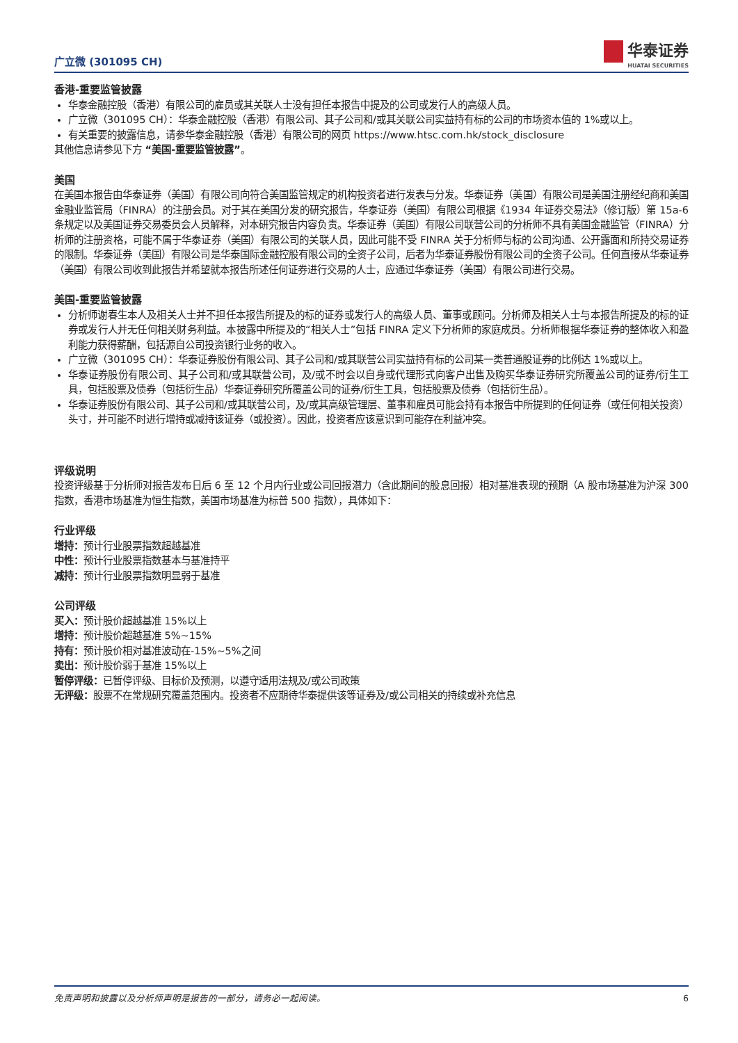广立微 (301095 CH)
华泰证券
HUATAI SECURITIES
香港-重要监管披露
华泰金融控股（香港）有限公司的雇员或其关联人士没有担任本报告中提及的公司或发行人的高级人员。
广立微（301095 CH）：华泰金融控股（香港）有限公司、其子公司和/或其关联公司实益持有标的公司的市场资本值的 1%或以上。
有关重要的披露信息，请参华泰金融控股（香港）有限公司的网页 https://www.htsc.com.hk/stock_disclosure
其他信息请参见下方 “美国-重要监管披露”。
美国
在美国本报告由华泰证券（美国）有限公司向符合美国监管规定的机构投资者进行发表与分发。华泰证券（美国）有限公司是美国注册经纪商和美国金融业监管局（FINRA）的注册会员。对于其在美国分发的研究报告，华泰证券（美国）有限公司根据《1934 年证券交易法》（修订版）第 15a-6 条规定以及美国证券交易委员会人员解释，对本研究报告内容负责。华泰证券（美国）有限公司联营公司的分析师不具有美国金融监管（FINRA）分析师的注册资格，可能不属于华泰证券（美国）有限公司的关联人员，因此可能不受 FINRA 关于分析师与标的公司沟通、公开露面和所持交易证券的限制。华泰证券（美国）有限公司是华泰国际金融控股有限公司的全资子公司，后者为华泰证券股份有限公司的全资子公司。任何直接从华泰证券（美国）有限公司收到此报告并希望就本报告所述任何证券进行交易的人士，应通过华泰证券（美国）有限公司进行交易。
美国-重要监管披露
分析师谢春生本人及相关人士并不担任本报告所提及的标的证券或发行人的高级人员、董事或顾问。分析师及相关人士与本报告所提及的标的证券或发行人并无任何相关财务利益。本披露中所提及的“相关人士”包括 FINRA 定义下分析师的家庭成员。分析师根据华泰证券的整体收入和盈利能力获得薪酬，包括源自公司投资银行业务的收入。
广立微（301095 CH）：华泰证券股份有限公司、其子公司和/或其联营公司实益持有标的公司某一类普通股证券的比例达 1%或以上。
华泰证券股份有限公司、其子公司和/或其联营公司，及/或不时会以自身或代理形式向客户出售及购买华泰证券研究所覆盖公司的证券/衍生工具，包括股票及债券（包括衍生品）华泰证券研究所覆盖公司的证券/衍生工具，包括股票及债券（包括衍生品）。
华泰证券股份有限公司、其子公司和/或其联营公司，及/或其高级管理层、董事和雇员可能会持有本报告中所提到的任何证券（或任何相关投资）头寸，并可能不时进行增持或减持该证券（或投资）。因此，投资者应该意识到可能存在利益冲突。
评级说明
投资评级基于分析师对报告发布日后 6 至 12 个月内行业或公司回报潜力（含此期间的股息回报）相对基准表现的预期（A 股市场基准为沪深 300 指数，香港市场基准为恒生指数，美国市场基准为标普 500 指数），具体如下：
行业评级
增持：预计行业股票指数超越基准
中性：预计行业股票指数基本与基准持平
减持：预计行业股票指数明显弱于基准
公司评级
买入：预计股价超越基准 15%以上
增持：预计股价超越基准 5%~15%
持有：预计股价相对基准波动在-15%~5%之间
卖出：预计股价弱于基准 15%以上
暂停评级：已暂停评级、目标价及预测，以遵守适用法规及/或公司政策
无评级：股票不在常规研究覆盖范围内。投资者不应期待华泰提供该等证券及/或公司相关的持续或补充信息
免责声明和披露以及分析师声明是报告的一部分，请务必一起阅读。 6